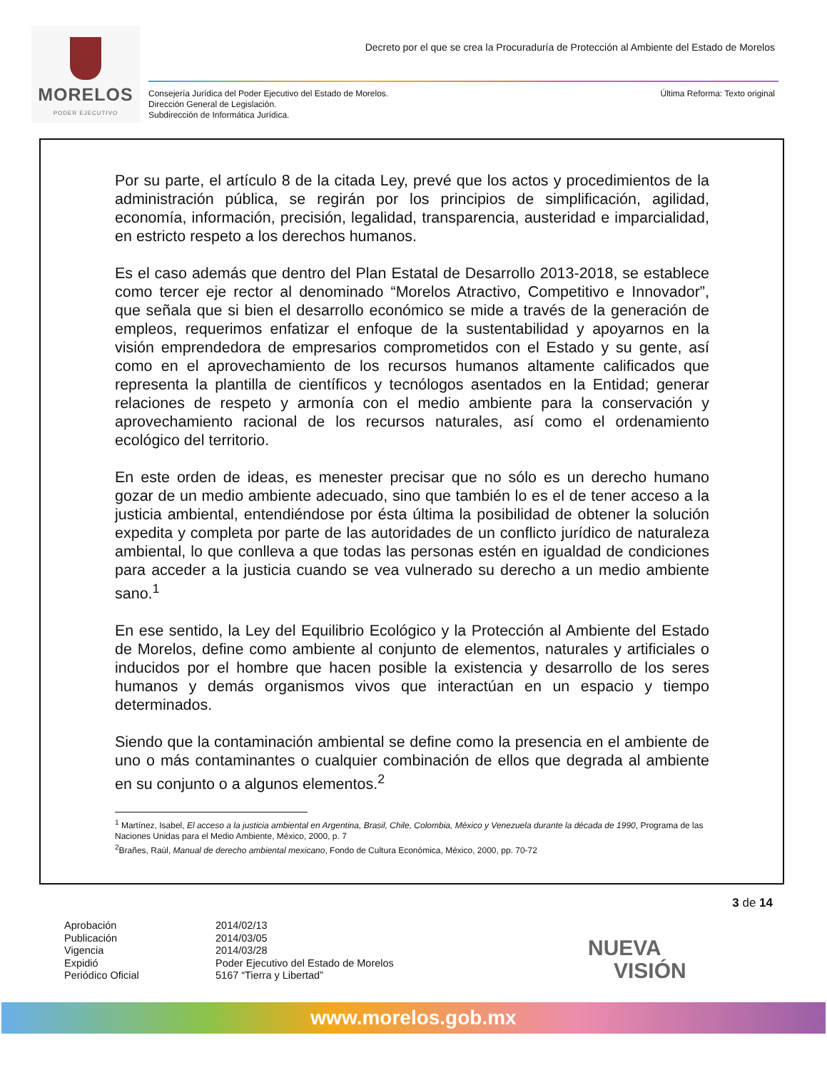MORELOS
PODER EJECUTIVO
Decreto por el que se crea la Procuraduría de Protección al Ambiente del Estado de Morelos
Consejería Jurídica del Poder Ejecutivo del Estado de Morelos.
Dirección General de Legislación.
Subdirección de Informática Jurídica.
Última Reforma: Texto original
Por su parte, el artículo 8 de la citada Ley, prevé que los actos y procedimientos de la administración pública, se regirán por los principios de simplificación, agilidad, economía, información, precisión, legalidad, transparencia, austeridad e imparcialidad, en estricto respeto a los derechos humanos.
Es el caso además que dentro del Plan Estatal de Desarrollo 2013-2018, se establece como tercer eje rector al denominado “Morelos Atractivo, Competitivo e Innovador”, que señala que si bien el desarrollo económico se mide a través de la generación de empleos, requerimos enfatizar el enfoque de la sustentabilidad y apoyarnos en la visión emprendedora de empresarios comprometidos con el Estado y su gente, así como en el aprovechamiento de los recursos humanos altamente calificados que representa la plantilla de científicos y tecnólogos asentados en la Entidad; generar relaciones de respeto y armonía con el medio ambiente para la conservación y aprovechamiento racional de los recursos naturales, así como el ordenamiento ecológico del territorio.
En este orden de ideas, es menester precisar que no sólo es un derecho humano gozar de un medio ambiente adecuado, sino que también lo es el de tener acceso a la justicia ambiental, entendiéndose por ésta última la posibilidad de obtener la solución expedita y completa por parte de las autoridades de un conflicto jurídico de naturaleza ambiental, lo que conlleva a que todas las personas estén en igualdad de condiciones para acceder a la justicia cuando se vea vulnerado su derecho a un medio ambiente sano.<sup>1</sup>
En ese sentido, la Ley del Equilibrio Ecológico y la Protección al Ambiente del Estado de Morelos, define como ambiente al conjunto de elementos, naturales y artificiales o inducidos por el hombre que hacen posible la existencia y desarrollo de los seres humanos y demás organismos vivos que interactúan en un espacio y tiempo determinados.
Siendo que la contaminación ambiental se define como la presencia en el ambiente de uno o más contaminantes o cualquier combinación de ellos que degrada al ambiente en su conjunto o a algunos elementos.<sup>2</sup>
<sup>1</sup> Martínez, Isabel, El acceso a la justicia ambiental en Argentina, Brasil, Chile, Colombia, México y Venezuela durante la década de 1990, Programa de las Naciones Unidas para el Medio Ambiente, México, 2000, p. 7
<sup>2</sup> Brañes, Raúl, Manual de derecho ambiental mexicano, Fondo de Cultura Económica, México, 2000, pp. 70-72
3 de 14
Aprobación 2014/02/13 Publicación 2014/03/05 Vigencia 2014/03/28 Expidió Poder Ejecutivo del Estado de Morelos Periódico Oficial 5167 “Tierra y Libertad”
NUEVA
VISIÓN
www.morelos.gob.mx